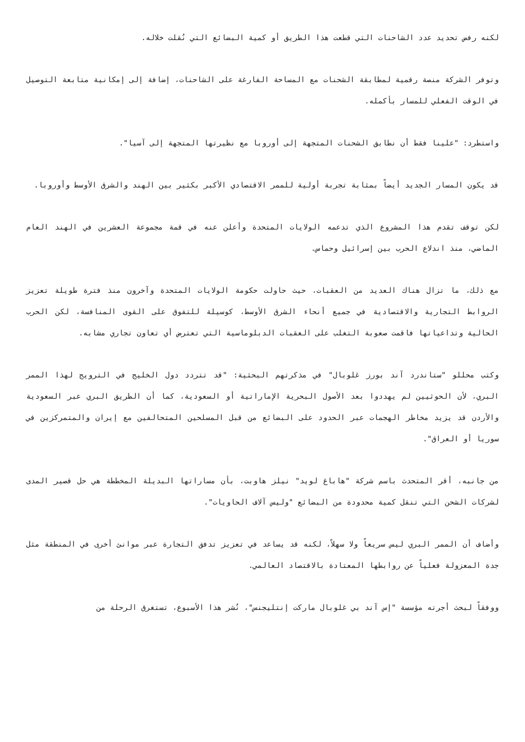لكنه رفض تحديد عدد الشاحنات التي قطعت هذا الطريق أو كمية البضائع التي نُقلت خلاله.
وتوفر الشركة منصة رقمية لمطابقة الشحنات مع المساحة الفارغة على الشاحنات، إضافة إلى إمكانية متابعة التوصيل في الوقت الفعلي للمسار بأكمله.
واستطرد: "علينا فقط أن نطابق الشحنات المتجهة إلى أوروبا مع نظيرتها المتجهة إلى آسيا".
قد يكون المسار الجديد أيضاً بمثابة تجربة أولية للممر الاقتصادي الأكبر بكثير بين الهند والشرق الأوسط وأوروبا.
لكن توقف تقدم هذا المشروع الذي تدعمه الولايات المتحدة وأعلن عنه في قمة مجموعة العشرين في الهند العام الماضي، منذ اندلاع الحرب بين إسرائيل وحماس.
مع ذلك، ما تزال هناك العديد من العقبات، حيث حاولت حكومة الولايات المتحدة وآخرون منذ فترة طويلة تعزيز الروابط التجارية والاقتصادية في جميع أنحاء الشرق الأوسط، كوسيلة للتفوق على القوى المنافسة، لكن الحرب الحالية وتداعياتها فاقمت صعوبة التغلب على العقبات الدبلوماسية التي تعترض أي تعاون تجاري مشابه.
وكتب محللو "ستاندرد آند بورز غلوبال" في مذكرتهم البحثية: "قد تتردد دول الخليج في الترويج لهذا الممر البري، لأن الحوثيين لم يهددوا بعد الأصول البحرية الإماراتية أو السعودية، كما أن الطريق البري عبر السعودية والأردن قد يزيد مخاطر الهجمات عبر الحدود على البضائع من قبل المسلحين المتحالفين مع إيران والمتمركزين في سوريا أو العراق".
من جانبه، أقر المتحدث باسم شركة "هاباغ لويد" نيلز هاوبت، بأن مساراتها البديلة المخططة هي حل قصير المدى لشركات الشحن التي تنقل كمية محدودة من البضائع "وليس آلاف الحاويات".
وأضاف أن الممر البري ليس سريعاً ولا سهلاً، لكنه قد يساعد في تعزيز تدفق التجارة عبر موانئ أخرى في المنطقة مثل جدة المعزولة فعلياً عن روابطها المعتادة بالاقتصاد العالمي.
ووفقاً لبحث أجرته مؤسسة "إس آند بي غلوبال ماركت إنتليجنس"، نُشر هذا الأسبوع، تستغرق الرحلة من